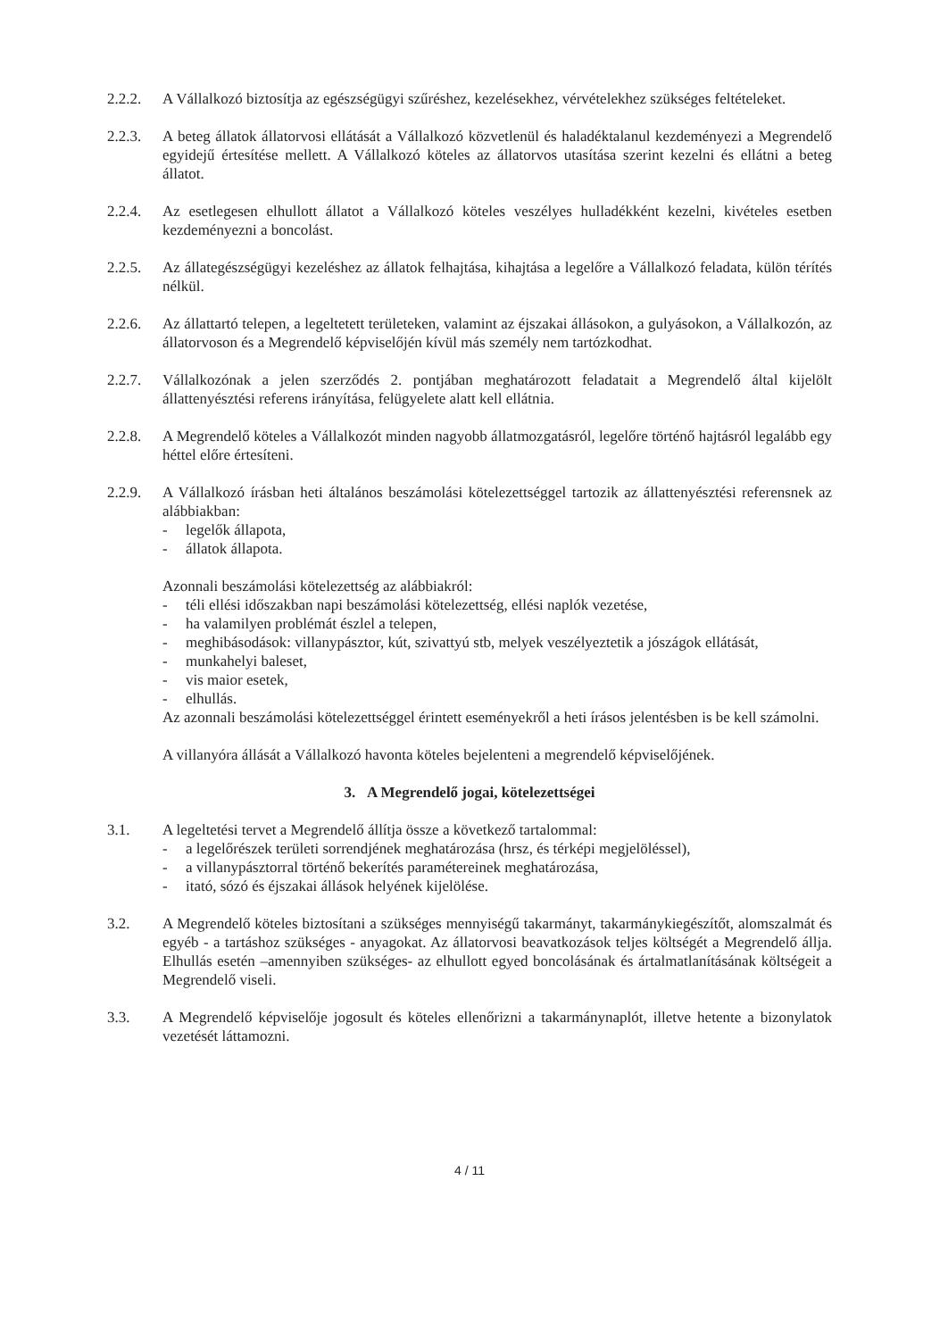2.2.2. A Vállalkozó biztosítja az egészségügyi szűréshez, kezelésekhez, vérvételekhez szükséges feltételeket.
2.2.3. A beteg állatok állatorvosi ellátását a Vállalkozó közvetlenül és haladéktalanul kezdeményezi a Megrendelő egyidejű értesítése mellett. A Vállalkozó köteles az állatorvos utasítása szerint kezelni és ellátni a beteg állatot.
2.2.4. Az esetlegesen elhullott állatot a Vállalkozó köteles veszélyes hulladékként kezelni, kivételes esetben kezdeményezni a boncolást.
2.2.5. Az állategészségügyi kezeléshez az állatok felhajtása, kihajtása a legelőre a Vállalkozó feladata, külön térítés nélkül.
2.2.6. Az állattartó telepen, a legeltetett területeken, valamint az éjszakai állásokon, a gulyásokon, a Vállalkozón, az állatorvoson és a Megrendelő képviselőjén kívül más személy nem tartózkodhat.
2.2.7. Vállalkozónak a jelen szerződés 2. pontjában meghatározott feladatait a Megrendelő által kijelölt állattenyésztési referens irányítása, felügyelete alatt kell ellátnia.
2.2.8. A Megrendelő köteles a Vállalkozót minden nagyobb állatmozgatásról, legelőre történő hajtásról legalább egy héttel előre értesíteni.
2.2.9. A Vállalkozó írásban heti általános beszámolási kötelezettséggel tartozik az állattenyésztési referensnek az alábbiakban:
- legelők állapota,
- állatok állapota.
Azonnali beszámolási kötelezettség az alábbiakról:
- téli ellési időszakban napi beszámolási kötelezettség, ellési naplók vezetése,
- ha valamilyen problémát észlel a telepen,
- meghibásodások: villanypásztor, kút, szivattyú stb, melyek veszélyeztetik a jószágok ellátását,
- munkahelyi baleset,
- vis maior esetek,
- elhullás.
Az azonnali beszámolási kötelezettséggel érintett eseményekről a heti írásos jelentésben is be kell számolni.
A villanyóra állását a Vállalkozó havonta köteles bejelenteni a megrendelő képviselőjének.
3. A Megrendelő jogai, kötelezettségei
3.1. A legeltetési tervet a Megrendelő állítja össze a következő tartalommal:
- a legelőrészek területi sorrendjének meghatározása (hrsz, és térképi megjelöléssel),
- a villanypásztorral történő bekerítés paramétereinek meghatározása,
- itató, sózó és éjszakai állások helyének kijelölése.
3.2. A Megrendelő köteles biztosítani a szükséges mennyiségű takarmányt, takarmánykiegészítőt, alomszalmát és egyéb - a tartáshoz szükséges - anyagokat. Az állatorvosi beavatkozások teljes költségét a Megrendelő állja. Elhullás esetén –amennyiben szükséges- az elhullott egyed boncolásának és ártalmatlanításának költségeit a Megrendelő viseli.
3.3. A Megrendelő képviselője jogosult és köteles ellenőrizni a takarmánynaplót, illetve hetente a bizonylatok vezetését láttamozni.
4 / 11